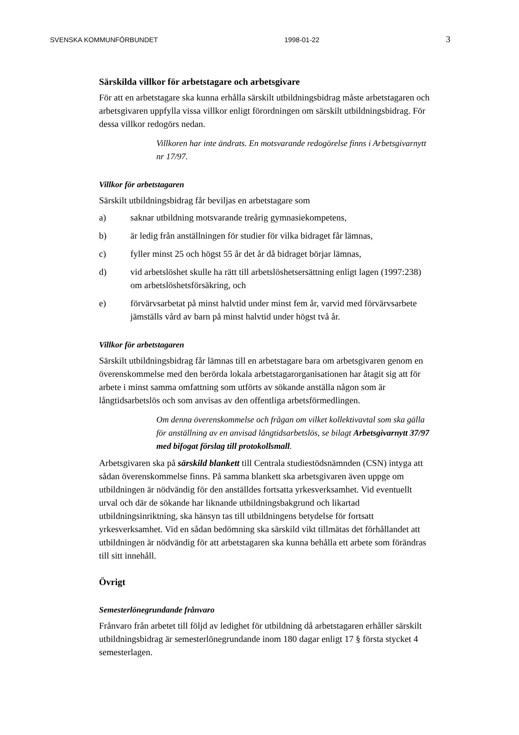SVENSKA KOMMUNFÖRBUNDET 1998-01-22 3
Särskilda villkor för arbetstagare och arbetsgivare
För att en arbetstagare ska kunna erhålla särskilt utbildningsbidrag måste arbetstagaren och arbetsgivaren uppfylla vissa villkor enligt förordningen om särskilt utbildningsbidrag. För dessa villkor redogörs nedan.
Villkoren har inte ändrats. En motsvarande redogörelse finns i Arbetsgivarnytt nr 17/97.
Villkor för arbetstagaren
Särskilt utbildningsbidrag får beviljas en arbetstagare som
a) saknar utbildning motsvarande treårig gymnasiekompetens,
b) är ledig från anställningen för studier för vilka bidraget får lämnas,
c) fyller minst 25 och högst 55 år det år då bidraget börjar lämnas,
d) vid arbetslöshet skulle ha rätt till arbetslöshetsersättning enligt lagen (1997:238) om arbetslöshetsförsäkring, och
e) förvärvsarbetat på minst halvtid under minst fem år, varvid med förvärvsarbete jämställs vård av barn på minst halvtid under högst två år.
Villkor för arbetstagaren
Särskilt utbildningsbidrag får lämnas till en arbetstagare bara om arbetsgivaren genom en överenskommelse med den berörda lokala arbetstagarorganisationen har åtagit sig att för arbete i minst samma omfattning som utförts av sökande anställa någon som är långtidsarbetslös och som anvisas av den offentliga arbetsförmedlingen.
Om denna överenskommelse och frågan om vilket kollektivavtal som ska gälla för anställning av en anvisad långtidsarbetslös, se bilagt Arbetsgivarnytt 37/97 med bifogat förslag till protokollsmall.
Arbetsgivaren ska på särskild blankett till Centrala studiestödsnämnden (CSN) intyga att sådan överenskommelse finns. På samma blankett ska arbetsgivaren även uppge om utbildningen är nödvändig för den anställdes fortsatta yrkesverksamhet. Vid eventuellt urval och där de sökande har liknande utbildningsbakgrund och likartad utbildningsinriktning, ska hänsyn tas till utbildningens betydelse för fortsatt yrkesverksamhet. Vid en sådan bedömning ska särskild vikt tillmätas det förhållandet att utbildningen är nödvändig för att arbetstagaren ska kunna behålla ett arbete som förändras till sitt innehåll.
Övrigt
Semesterlönegrundande frånvaro
Frånvaro från arbetet till följd av ledighet för utbildning då arbetstagaren erhåller särskilt utbildningsbidrag är semesterlönegrundande inom 180 dagar enligt 17 § första stycket 4 semesterlagen.